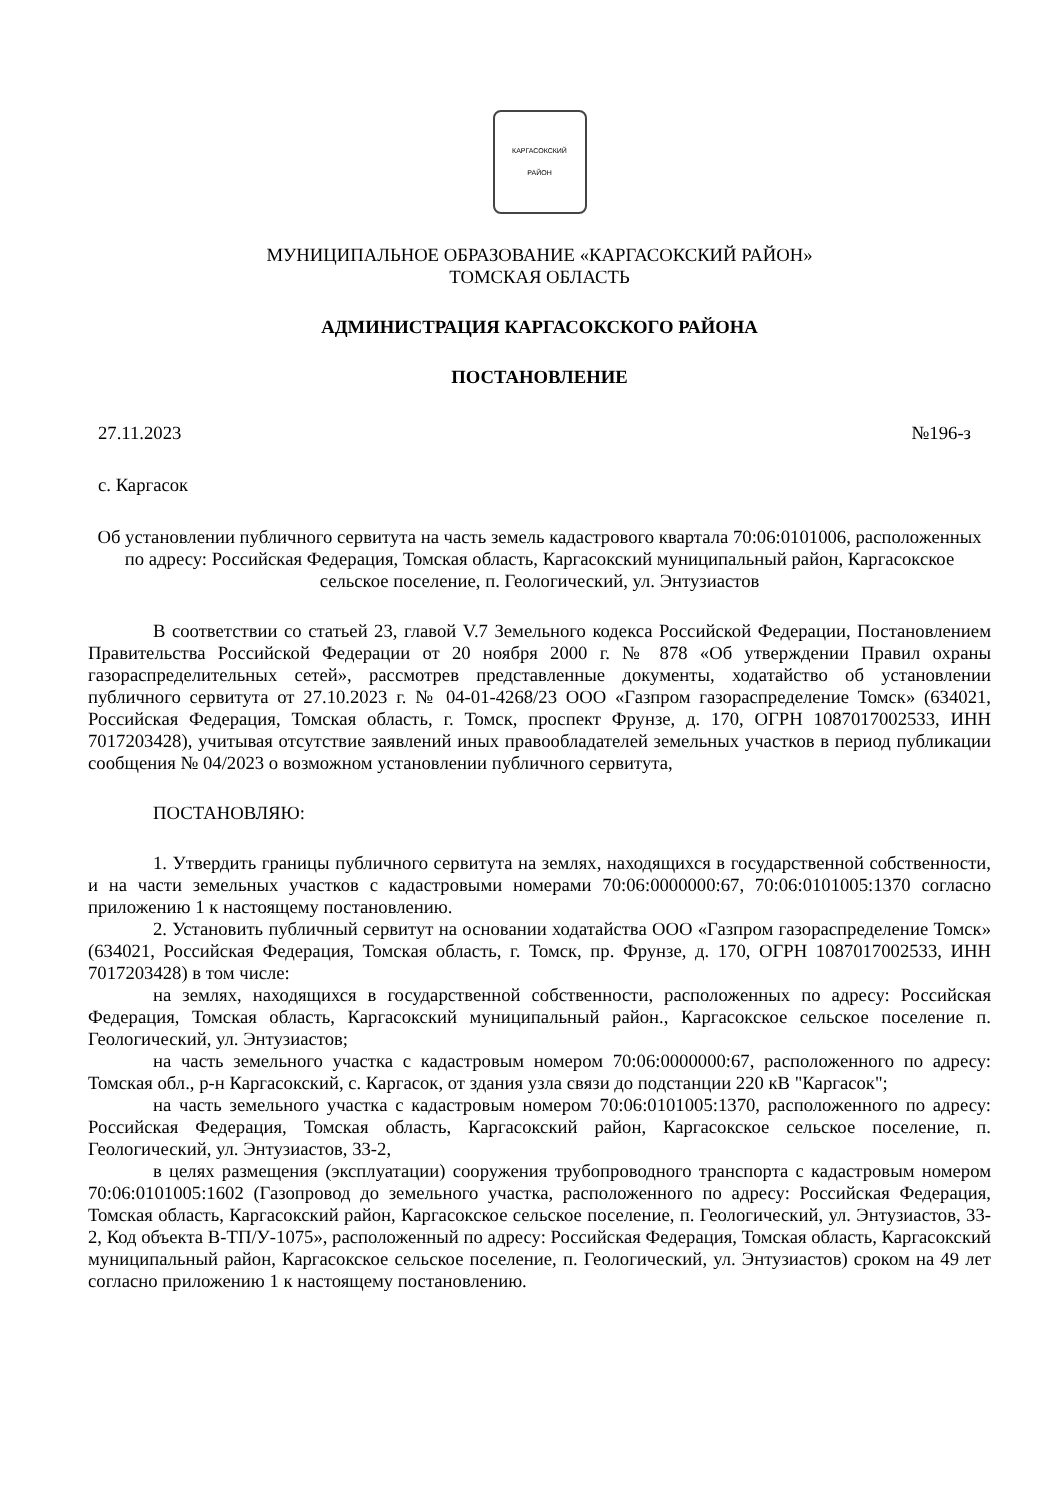КАРГАСОКСКИЙ
РАЙОН
МУНИЦИПАЛЬНОЕ ОБРАЗОВАНИЕ «КАРГАСОКСКИЙ РАЙОН»
ТОМСКАЯ ОБЛАСТЬ
АДМИНИСТРАЦИЯ КАРГАСОКСКОГО РАЙОНА
ПОСТАНОВЛЕНИЕ
27.11.2023 №196-з
с. Каргасок
Об установлении публичного сервитута на часть земель кадастрового квартала 70:06:0101006, расположенных по адресу: Российская Федерация, Томская область, Каргасокский муниципальный район, Каргасокское сельское поселение, п. Геологический, ул. Энтузиастов
В соответствии со статьей 23, главой V.7 Земельного кодекса Российской Федерации, Постановлением Правительства Российской Федерации от 20 ноября 2000 г. № 878 «Об утверждении Правил охраны газораспределительных сетей», рассмотрев представленные документы, ходатайство об установлении публичного сервитута от 27.10.2023 г. № 04-01-4268/23 ООО «Газпром газораспределение Томск» (634021, Российская Федерация, Томская область, г. Томск, проспект Фрунзе, д. 170, ОГРН 1087017002533, ИНН 7017203428), учитывая отсутствие заявлений иных правообладателей земельных участков в период публикации сообщения № 04/2023 о возможном установлении публичного сервитута,
ПОСТАНОВЛЯЮ:
1. Утвердить границы публичного сервитута на землях, находящихся в государственной собственности, и на части земельных участков с кадастровыми номерами 70:06:0000000:67, 70:06:0101005:1370 согласно приложению 1 к настоящему постановлению.
2. Установить публичный сервитут на основании ходатайства ООО «Газпром газораспределение Томск» (634021, Российская Федерация, Томская область, г. Томск, пр. Фрунзе, д. 170, ОГРН 1087017002533, ИНН 7017203428) в том числе:
на землях, находящихся в государственной собственности, расположенных по адресу: Российская Федерация, Томская область, Каргасокский муниципальный район., Каргасокское сельское поселение п. Геологический, ул. Энтузиастов;
на часть земельного участка с кадастровым номером 70:06:0000000:67, расположенного по адресу: Томская обл., р-н Каргасокский, с. Каргасок, от здания узла связи до подстанции 220 кВ "Каргасок";
на часть земельного участка с кадастровым номером 70:06:0101005:1370, расположенного по адресу: Российская Федерация, Томская область, Каргасокский район, Каргасокское сельское поселение, п. Геологический, ул. Энтузиастов, 33-2,
в целях размещения (эксплуатации) сооружения трубопроводного транспорта с кадастровым номером 70:06:0101005:1602 (Газопровод до земельного участка, расположенного по адресу: Российская Федерация, Томская область, Каргасокский район, Каргасокское сельское поселение, п. Геологический, ул. Энтузиастов, 33-2, Код объекта В-ТП/У-1075», расположенный по адресу: Российская Федерация, Томская область, Каргасокский муниципальный район, Каргасокское сельское поселение, п. Геологический, ул. Энтузиастов) сроком на 49 лет согласно приложению 1 к настоящему постановлению.